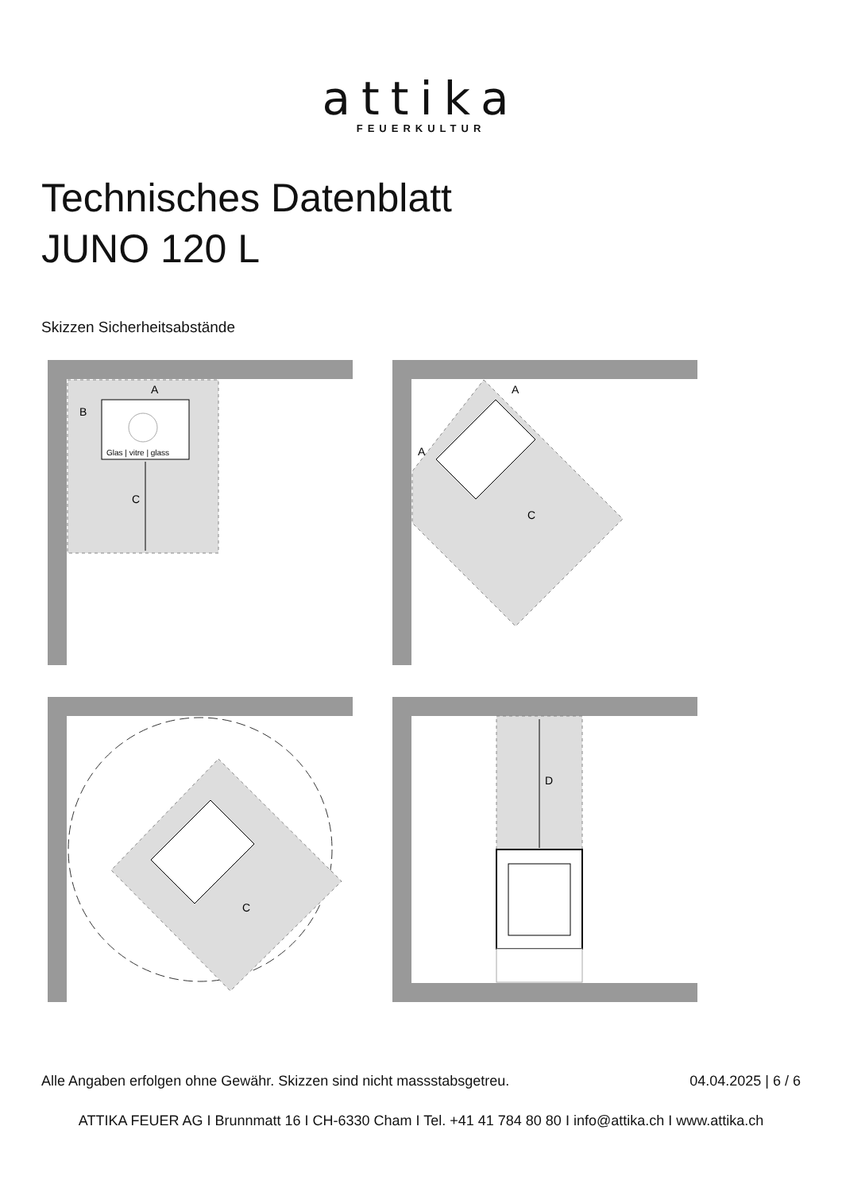attika
FEUERKULTUR
Technisches Datenblatt
JUNO 120 L
Skizzen Sicherheitsabstände
Glas | vitre | glass
C
A
B
A
A
C
C
D
Alle Angaben erfolgen ohne Gewähr. Skizzen sind nicht massstabsgetreu. 04.04.2025 | 6 / 6
ATTIKA FEUER AG I Brunnmatt 16 I CH-6330 Cham I Tel. +41 41 784 80 80 I info@attika.ch I www.attika.ch